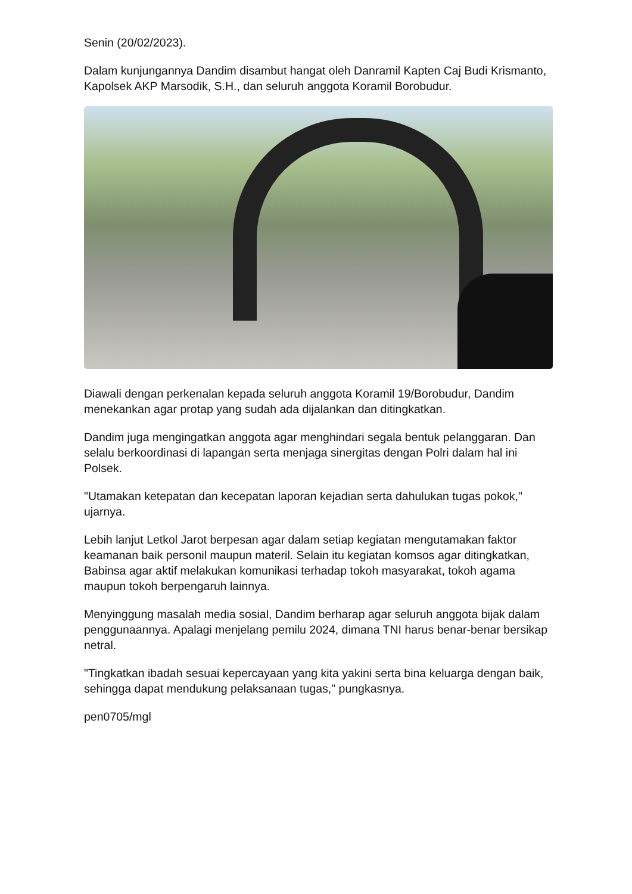Senin (20/02/2023).
Dalam kunjungannya Dandim disambut hangat oleh Danramil Kapten Caj Budi Krismanto, Kapolsek AKP Marsodik, S.H., dan seluruh anggota Koramil Borobudur.
Diawali dengan perkenalan kepada seluruh anggota Koramil 19/Borobudur, Dandim menekankan agar protap yang sudah ada dijalankan dan ditingkatkan.
Dandim juga mengingatkan anggota agar menghindari segala bentuk pelanggaran. Dan selalu berkoordinasi di lapangan serta menjaga sinergitas dengan Polri dalam hal ini Polsek.
"Utamakan ketepatan dan kecepatan laporan kejadian serta dahulukan tugas pokok," ujarnya.
Lebih lanjut Letkol Jarot berpesan agar dalam setiap kegiatan mengutamakan faktor keamanan baik personil maupun materil. Selain itu kegiatan komsos agar ditingkatkan, Babinsa agar aktif melakukan komunikasi terhadap tokoh masyarakat, tokoh agama maupun tokoh berpengaruh lainnya.
Menyinggung masalah media sosial, Dandim berharap agar seluruh anggota bijak dalam penggunaannya. Apalagi menjelang pemilu 2024, dimana TNI harus benar-benar bersikap netral.
"Tingkatkan ibadah sesuai kepercayaan yang kita yakini serta bina keluarga dengan baik, sehingga dapat mendukung pelaksanaan tugas," pungkasnya.
pen0705/mgl